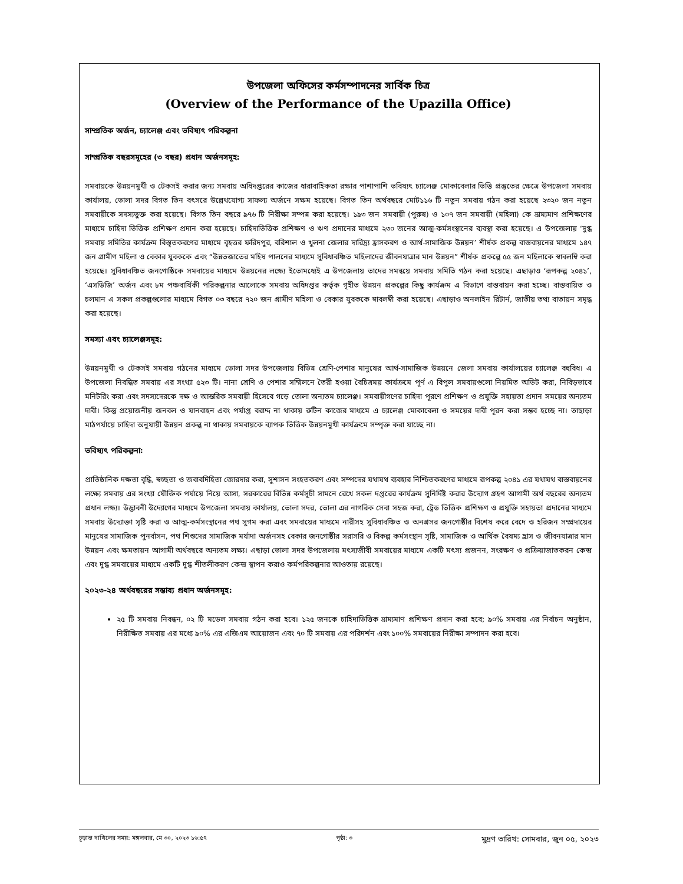উপজেলা অফিসের কর্মসম্পাদনের সার্বিক চিত্র
(Overview of the Performance of the Upazilla Office)
সাম্প্রতিক অর্জন, চ্যালেঞ্জ এবং ভবিষ্যৎ পরিকল্পনা
সাম্প্রতিক বছরসমূহের (৩ বছর) প্রধান অর্জনসমূহ:
সমবায়কে উন্নয়নমুখী ও টেকসই করার জন্য সমবায় অধিদপ্তরের কাজের ধারাবাহিকতা রক্ষার পাশাপাশি ভবিষ্যৎ চ্যালেঞ্জ মোকাবেলার ভিত্তি প্রস্তুতের ক্ষেত্রে উপজেলা সমবায় কার্যালয়, ভোলা সদর বিগত তিন বৎসরে উল্লেখযোগ্য সাফল্য অর্জনে সক্ষম হয়েছে। বিগত তিন অর্থবছরে মোট১১৬ টি নতুন সমবায় গঠন করা হয়েছে ২৩২০ জন নতুন সমবায়ীকে সদস্যভুক্ত করা হয়েছে। বিগত তিন বছরে ৯৭৬ টি নিরীক্ষা সম্পন্ন করা হয়েছে। ১৯৩ জন সমবায়ী (পুরুষ) ও ১০৭ জন সমবায়ী (মহিলা) কে ভ্রাম্যমাণ প্রশিক্ষণের মাধ্যমে চাহিদা ভিত্তিক প্রশিক্ষণ প্রদান করা হয়েছে। চাহিদাভিত্তিক প্রশিক্ষণ ও ঋণ প্রদানের মাধ্যমে ২৩০ জনের আত্ম-কর্মসংস্থানের ব্যবস্থা করা হয়েছে। এ উপজেলায় ‘দুগ্ধ সমবায় সমিতির কার্যক্রম বিস্তৃতকরণের মাধ্যমে বৃহত্তর ফরিদপুর, বরিশাল ও খুলনা জেলার দারিদ্র্য হ্রাসকরণ ও আর্থ-সামাজিক উন্নয়ন’ শীর্ষক প্রকল্প বাস্তবায়নের মাধ্যমে ১৪৭ জন গ্রামীণ মহিলা ও বেকার যুবককে এবং “উন্নতজাতের মহিষ পালনের মাধ্যমে সুবিধাবঞ্চিত মহিলাদের জীবনযাত্রার মান উন্নয়ন” শীর্ষক প্রকল্পে ৫৫ জন মহিলাকে স্বাবলম্বি করা হয়েছে। সুবিধাবঞ্চিত জনগোষ্ঠিকে সমবায়ের মাধ্যমে উন্নয়নের লক্ষ্যে ইতোমধ্যেই এ উপজেলায় তাদের সমন্বয়ে সমবায় সমিতি গঠন করা হয়েছে। এছাড়াও ‘রূপকল্প ২০৪১’, ‘এসডিজি’ অর্জন এবং ৮ম পঞ্চবার্ষিকী পরিকল্পনার আলোকে সমবায় অধিদপ্তর কর্তৃক গৃহীত উন্নয়ন প্রকল্পের কিছু কার্যক্রম এ বিভাগে বাস্তবায়ন করা হচ্ছে। বাস্তবায়িত ও চলমান এ সকল প্রকল্পগুলোর মাধ্যমে বিগত ০৩ বছরে ৭২০ জন গ্রামীণ মহিলা ও বেকার যুবককে স্বাবলম্বী করা হয়েছে। এছাড়াও অনলাইন রিটার্ন, জাতীয় তথ্য বাতায়ন সমৃদ্ধ করা হয়েছে।
সমস্যা এবং চ্যালেঞ্জসমূহ:
উন্নয়নমুখী ও টেকসই সমবায় গঠনের মাধ্যমে ভোলা সদর উপজেলায় বিভিন্ন শ্রেণি-পেশার মানুষের আর্থ-সামাজিক উন্নয়নে জেলা সমবায় কার্যালয়ের চ্যালেঞ্জ বহুবিধ। এ উপজেলা নিবন্ধিত সমবায় এর সংখ্যা ৫২৩ টি। নানা শ্রেণি ও পেশার সম্মিলনে তৈরী হওয়া বৈচিত্রময় কার্যক্রমে পূর্ণ এ বিপুল সমবায়গুলো নিয়মিত অডিট করা, নিবিড়ভাবে মনিটরিং করা এবং সদস্যদেরকে দক্ষ ও আন্তরিক সমবায়ী হিসেবে গড়ে তোলা অন্যতম চ্যালেঞ্জ। সমবায়ীগণের চাহিদা পূরণে প্রশিক্ষণ ও প্রযুক্তি সহায়তা প্রদান সময়ের অন্যতম দাবী। কিন্তু প্রয়োজনীয় জনবল ও যানবাহন এবং পর্যাপ্ত বরাদ্দ না থাকায় রুটিন কাজের মাধ্যমে এ চ্যালেঞ্জ মোকাবেলা ও সময়ের দাবী পূরন করা সম্ভব হচ্ছে না। তাছাড়া মাঠপর্যায়ে চাহিদা অনুযায়ী উন্নয়ন প্রকল্প না থাকায় সমবায়কে ব্যাপক ভিত্তিক উন্নয়নমুখী কার্যক্রমে সম্পৃক্ত করা যাচ্ছে না।
ভবিষ্যৎ পরিকল্পনা:
প্রাতিষ্ঠানিক দক্ষতা বৃদ্ধি, স্বচ্ছতা ও জবাবদিহিতা জোরদার করা, সুশাসন সংহতকরণ এবং সম্পদের যথাযথ ব্যবহার নিশ্চিতকরণের মাধ্যমে রূপকল্প ২০৪১ এর যথাযথ বাস্তবায়নের লক্ষ্যে সমবায় এর সংখ্যা যৌক্তিক পর্যায়ে নিয়ে আসা, সরকারের বিভিন্ন কর্মসূচী সামনে রেখে সকল দপ্তরের কার্যক্রম সুনির্দিষ্ট করার উদ্যোগ গ্রহণ আগামী অর্থ বছরের অন্যতম প্রধান লক্ষ্য। উদ্ভাবনী উদ্যোগের মাধ্যমে উপজেলা সমবায় কার্যালয়, ভোলা সদর, ভোলা এর নাগরিক সেবা সহজ করা, ট্রেড ভিত্তিক প্রশিক্ষণ ও প্রযুক্তি সহায়তা প্রদানের মাধ্যমে সমবায় উদ্যোক্তা সৃষ্টি করা ও আত্ম-কর্মসংস্থানের পথ সুগম করা এবং সমবায়ের মাধ্যমে নারীসহ সুবিধাবঞ্চিত ও অনগ্রসর জনগোষ্ঠীর বিশেষ করে বেদে ও হরিজন সম্প্রদায়ের মানুষের সামাজিক পুনর্বাসন, পথ শিশুদের সামাজিক মর্যাদা অর্জনসহ বেকার জনগোষ্ঠীর সরাসরি ও বিকল্প কর্মসংস্থান সৃষ্টি, সামাজিক ও আর্থিক বৈষম্য হ্রাস ও জীবনযাত্রার মান উন্নয়ন এবং ক্ষমতায়ন আগামী অর্থবছরে অন্যতম লক্ষ্য। এছাড়া ভোলা সদর উপজেলায় মৎস্যজীবী সমবায়ের মাধ্যমে একটি মৎস্য প্রজনন, সংরক্ষণ ও প্রক্রিয়াজাতকরন কেন্দ্র এবং দুগ্ধ সমবায়ের মাধ্যমে একটি দুগ্ধ শীতলীকরণ কেন্দ্র স্থাপন করাও কর্মপরিকল্পনার আওতায় রয়েছে।
২০২৩-২৪ অর্থবছরের সম্ভাব্য প্রধান অর্জনসমূহ:
২৫ টি সমবায় নিবন্ধন, ০২ টি মডেল সমবায় গঠন করা হবে। ১২৫ জনকে চাহিদাভিত্তিক ভ্রাম্যমাণ প্রশিক্ষণ প্রদান করা হবে; ৯০% সমবায় এর নির্বাচন অনুষ্ঠান, নিরীক্ষিত সমবায় এর মধ্যে ৯০% এর এজিএম আয়োজন এবং ৭০ টি সমবায় এর পরিদর্শন এবং ১০০% সমবায়ের নিরীক্ষা সম্পাদন করা হবে।
চূড়ান্ত দাখিলের সময়: মঙ্গলবার, মে ৩০, ২০২৩ ১৬:৫৭ পৃষ্ঠা: ৩ মুদ্রণ তারিখ: সোমবার, জুন ০৫, ২০২৩